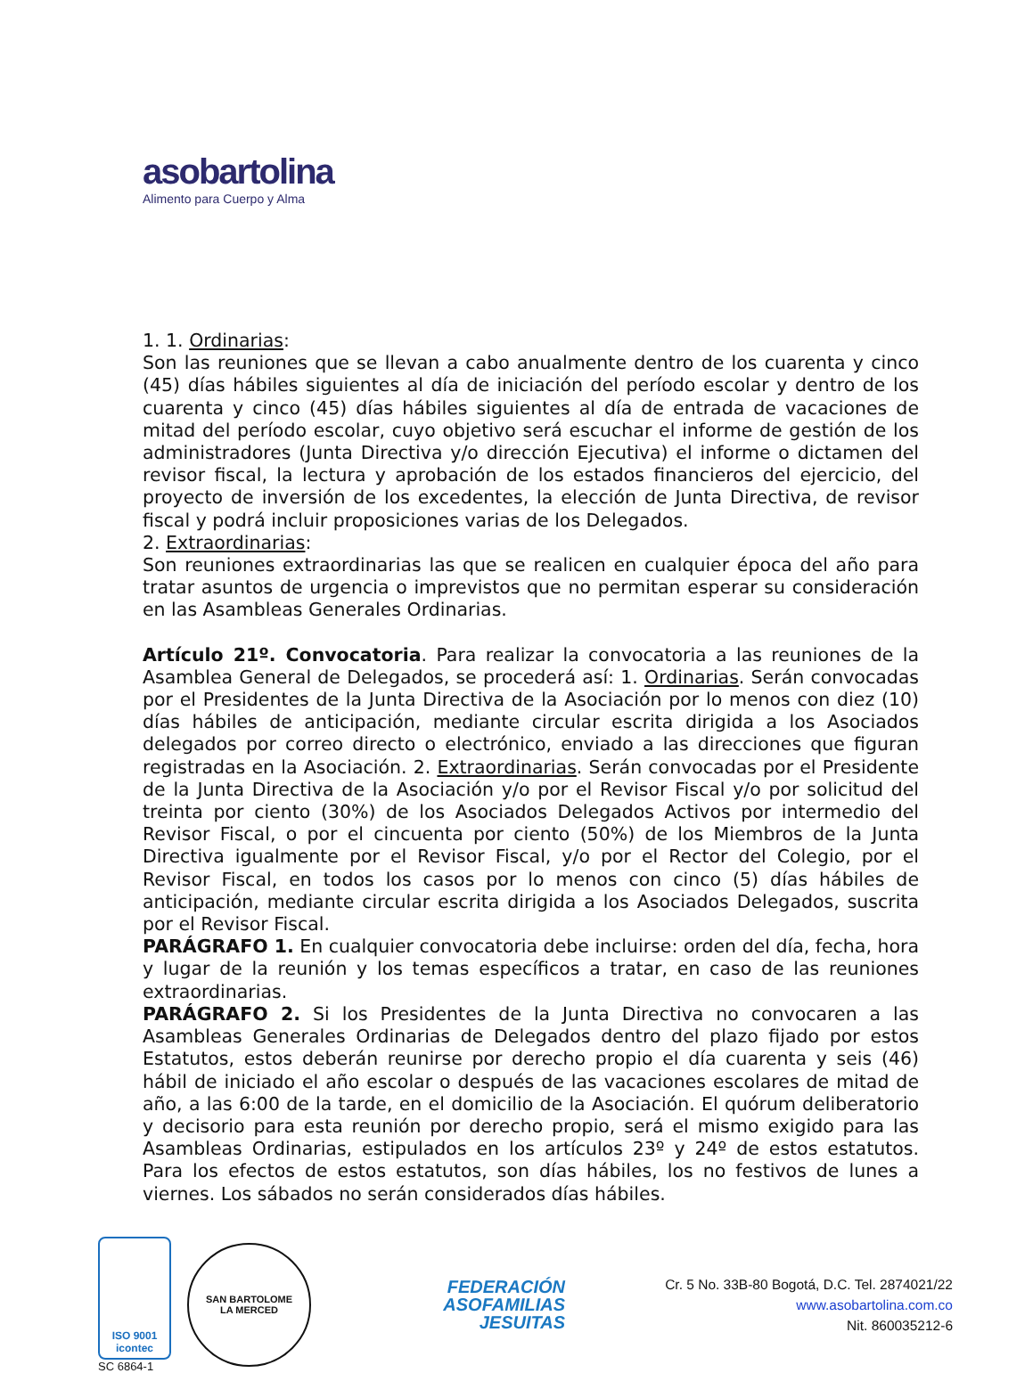aso bartolina
Alimento para Cuerpo y Alma
1. 1. Ordinarias:
Son las reuniones que se llevan a cabo anualmente dentro de los cuarenta y cinco (45) días hábiles siguientes al día de iniciación del período escolar y dentro de los cuarenta y cinco (45) días hábiles siguientes al día de entrada de vacaciones de mitad del período escolar, cuyo objetivo será escuchar el informe de gestión de los administradores (Junta Directiva y/o dirección Ejecutiva) el informe o dictamen del revisor fiscal, la lectura y aprobación de los estados financieros del ejercicio, del proyecto de inversión de los excedentes, la elección de Junta Directiva, de revisor fiscal y podrá incluir proposiciones varias de los Delegados.
2. Extraordinarias:
Son reuniones extraordinarias las que se realicen en cualquier época del año para tratar asuntos de urgencia o imprevistos que no permitan esperar su consideración en las Asambleas Generales Ordinarias.
Artículo 21º. Convocatoria. Para realizar la convocatoria a las reuniones de la Asamblea General de Delegados, se procederá así: 1. Ordinarias. Serán convocadas por el Presidentes de la Junta Directiva de la Asociación por lo menos con diez (10) días hábiles de anticipación, mediante circular escrita dirigida a los Asociados delegados por correo directo o electrónico, enviado a las direcciones que figuran registradas en la Asociación. 2. Extraordinarias. Serán convocadas por el Presidente de la Junta Directiva de la Asociación y/o por el Revisor Fiscal y/o por solicitud del treinta por ciento (30%) de los Asociados Delegados Activos por intermedio del Revisor Fiscal, o por el cincuenta por ciento (50%) de los Miembros de la Junta Directiva igualmente por el Revisor Fiscal, y/o por el Rector del Colegio, por el Revisor Fiscal, en todos los casos por lo menos con cinco (5) días hábiles de anticipación, mediante circular escrita dirigida a los Asociados Delegados, suscrita por el Revisor Fiscal.
PARÁGRAFO 1. En cualquier convocatoria debe incluirse: orden del día, fecha, hora y lugar de la reunión y los temas específicos a tratar, en caso de las reuniones extraordinarias.
PARÁGRAFO 2. Si los Presidentes de la Junta Directiva no convocaren a las Asambleas Generales Ordinarias de Delegados dentro del plazo fijado por estos Estatutos, estos deberán reunirse por derecho propio el día cuarenta y seis (46) hábil de iniciado el año escolar o después de las vacaciones escolares de mitad de año, a las 6:00 de la tarde, en el domicilio de la Asociación. El quórum deliberatorio y decisorio para esta reunión por derecho propio, será el mismo exigido para las Asambleas Ordinarias, estipulados en los artículos 23º y 24º de estos estatutos. Para los efectos de estos estatutos, son días hábiles, los no festivos de lunes a viernes. Los sábados no serán considerados días hábiles.
ISO 9001
icontec
SC 6864-1
SAN BARTOLOME
LA MERCED
FEDERACIÓN
ASOFAMILIAS
JESUITAS
Cr. 5 No. 33B-80 Bogotá, D.C. Tel. 2874021/22
www.asobartolina.com.co
Nit. 860035212-6